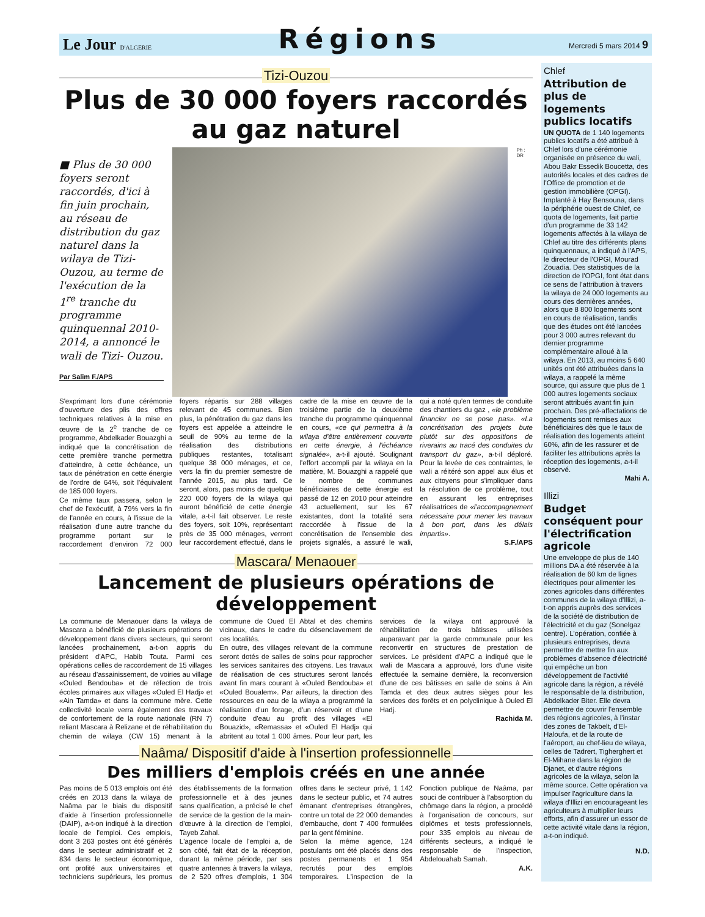Le Jour D'ALGERIE
Régions
Mercredi 5 mars 2014 9
Tizi-Ouzou
Plus de 30 000 foyers raccordés au gaz naturel
■ Plus de 30 000 foyers seront raccordés, d'ici à fin juin prochain, au réseau de distribution du gaz naturel dans la wilaya de Tizi-Ouzou, au terme de l'exécution de la 1<sup>re</sup> tranche du programme quinquennal 2010-2014, a annoncé le wali de Tizi- Ouzou.
Par Salim F./APS
Ph : DR
S'exprimant lors d'une cérémonie d'ouverture des plis des offres techniques relatives à la mise en œuvre de la 2<sup>e</sup> tranche de ce programme, Abdelkader Bouazghi a indiqué que la concrétisation de cette première tranche permettra d'atteindre, à cette échéance, un taux de pénétration en cette énergie de l'ordre de 64%, soit l'équivalent de 185 000 foyers.
Ce même taux passera, selon le chef de l'exécutif, à 79% vers la fin de l'année en cours, à l'issue de la réalisation d'une autre tranche du programme portant sur le raccordement d'environ 72 000 foyers répartis sur 288 villages relevant de 45 communes. Bien plus, la pénétration du gaz dans les foyers est appelée a atteindre le seuil de 90% au terme de la réalisation des distributions publiques restantes, totalisant quelque 38 000 ménages, et ce, vers la fin du premier semestre de l'année 2015, au plus tard. Ce seront, alors, pas moins de quelque 220 000 foyers de la wilaya qui auront bénéficié de cette énergie vitale, a-t-il fait observer. Le reste des foyers, soit 10%, représentant près de 35 000 ménages, verront leur raccordement effectué, dans le cadre de la mise en œuvre de la troisième partie de la deuxième tranche du programme quinquennal en cours, «ce qui permettra à la wilaya d'être entièrement couverte en cette énergie, à l'échéance signalée», a-t-il ajouté. Soulignant l'effort accompli par la wilaya en la matière, M. Bouazghi a rappelé que le nombre de communes bénéficiaires de cette énergie est passé de 12 en 2010 pour atteindre 43 actuellement, sur les 67 existantes, dont la totalité sera raccordée à l'issue de la concrétisation de l'ensemble des projets signalés, a assuré le wali, qui a noté qu'en termes de conduite des chantiers du gaz , «le problème financier ne se pose pas». «La concrétisation des projets bute plutôt sur des oppositions de riverains au tracé des conduites du transport du gaz», a-t-il déploré. Pour la levée de ces contraintes, le wali a réitéré son appel aux élus et aux citoyens pour s'impliquer dans la résolution de ce problème, tout en assurant les entreprises réalisatrices de «l'accompagnement nécessaire pour mener les travaux à bon port, dans les délais impartis».
S.F./APS
Mascara/ Menaouer
Lancement de plusieurs opérations de développement
La commune de Menaouer dans la wilaya de Mascara a bénéficié de plusieurs opérations de développement dans divers secteurs, qui seront lancées prochainement, a-t-on appris du président d'APC, Habib Touta. Parmi ces opérations celles de raccordement de 15 villages au réseau d'assainissement, de voiries au village «Ouled Bendouba» et de réfection de trois écoles primaires aux villages «Ouled El Hadj» et «Ain Tamda» et dans la commune mère. Cette collectivité locale verra également des travaux de confortement de la route nationale (RN 7) reliant Mascara à Relizane et de réhabilitation du chemin de wilaya (CW 15) menant à la commune de Oued El Abtal et des chemins vicinaux, dans le cadre du désenclavement de ces localités.
En outre, des villages relevant de la commune seront dotés de salles de soins pour rapprocher les services sanitaires des citoyens. Les travaux de réalisation de ces structures seront lancés avant fin mars courant à «Ouled Bendouba» et «Ouled Boualem». Par ailleurs, la direction des ressources en eau de la wilaya a programmé la réalisation d'un forage, d'un réservoir et d'une conduite d'eau au profit des villages «El Bouazid», «Remassa» et «Ouled El Hadj» qui abritent au total 1 000 âmes. Pour leur part, les services de la wilaya ont approuvé la réhabilitation de trois bâtisses utilisées auparavant par la garde communale pour les reconvertir en structures de prestation de services. Le président d'APC a indiqué que le wali de Mascara a approuvé, lors d'une visite effectuée la semaine dernière, la reconversion d'une de ces bâtisses en salle de soins à Ain Tamda et des deux autres sièges pour les services des forêts et en polyclinique à Ouled El Hadj.
Rachida M.
Naâma/ Dispositif d'aide à l'insertion professionnelle
Des milliers d'emplois créés en une année
Pas moins de 5 013 emplois ont été créés en 2013 dans la wilaya de Naâma par le biais du dispositif d'aide à l'insertion professionnelle (DAIP), a-t-on indiqué à la direction locale de l'emploi. Ces emplois, dont 3 263 postes ont été générés dans le secteur administratif et 2 834 dans le secteur économique, ont profité aux universitaires et techniciens supérieurs, les promus des établissements de la formation professionnelle et à des jeunes sans qualification, a précisé le chef de service de la gestion de la main-d'œuvre à la direction de l'emploi, Tayeb Zahal.
L'agence locale de l'emploi a, de son côté, fait état de la réception, durant la même période, par ses quatre antennes à travers la wilaya, de 2 520 offres d'emplois, 1 304 offres dans le secteur privé, 1 142 dans le secteur public, et 74 autres émanant d'entreprises étrangères, contre un total de 22 000 demandes d'embauche, dont 7 400 formulées par la gent féminine.
Selon la même agence, 124 postulants ont été placés dans des postes permanents et 1 954 recrutés pour des emplois temporaires. L'inspection de la Fonction publique de Naâma, par souci de contribuer à l'absorption du chômage dans la région, a procédé à l'organisation de concours, sur diplômes et tests professionnels, pour 335 emplois au niveau de différents secteurs, a indiqué le responsable de l'inspection, Abdelouahab Samah.
A.K.
Chlef
Attribution de plus de logements publics locatifs
UN QUOTA de 1 140 logements publics locatifs a été attribué à Chlef lors d'une cérémonie organisée en présence du wali, Abou Bakr Essedik Boucetta, des autorités locales et des cadres de l'Office de promotion et de gestion immobilière (OPGI). Implanté à Hay Bensouna, dans la périphérie ouest de Chlef, ce quota de logements, fait partie d'un programme de 33 142 logements affectés à la wilaya de Chlef au titre des différents plans quinquennaux, a indiqué à l'APS, le directeur de l'OPGI, Mourad Zouadia. Des statistiques de la direction de l'OPGI, font état dans ce sens de l'attribution à travers la wilaya de 24 000 logements au cours des dernières années, alors que 8 800 logements sont en cours de réalisation, tandis que des études ont été lancées pour 3 000 autres relevant du dernier programme complémentaire alloué à la wilaya. En 2013, au moins 5 640 unités ont été attribuées dans la wilaya, a rappelé la même source, qui assure que plus de 1 000 autres logements sociaux seront attribués avant fin juin prochain. Des pré-affectations de logements sont remises aux bénéficiaires dès que le taux de réalisation des logements atteint 60%, afin de les rassurer et de faciliter les attributions après la réception des logements, a-t-il observé.
Mahi A.
Illizi
Budget conséquent pour l'électrification agricole
Une enveloppe de plus de 140 millions DA a été réservée à la réalisation de 60 km de lignes électriques pour alimenter les zones agricoles dans différentes communes de la wilaya d'Illizi, a-t-on appris auprès des services de la société de distribution de l'électricité et du gaz (Sonelgaz centre). L'opération, confiée à plusieurs entreprises, devra permettre de mettre fin aux problèmes d'absence d'électricité qui empêche un bon développement de l'activité agricole dans la région, a révélé le responsable de la distribution, Abdelkader Biter. Elle devra permettre de couvrir l'ensemble des régions agricoles, à l'instar des zones de Takbelt, d'El-Haloufa, et de la route de l'aéroport, au chef-lieu de wilaya, celles de Tadrert, Tigherghert et El-Mihane dans la région de Djanet, et d'autre régions agricoles de la wilaya, selon la même source. Cette opération va impulser l'agriculture dans la wilaya d'Illizi en encourageant les agriculteurs à multiplier leurs efforts, afin d'assurer un essor de cette activité vitale dans la région, a-t-on indiqué.
N.D.